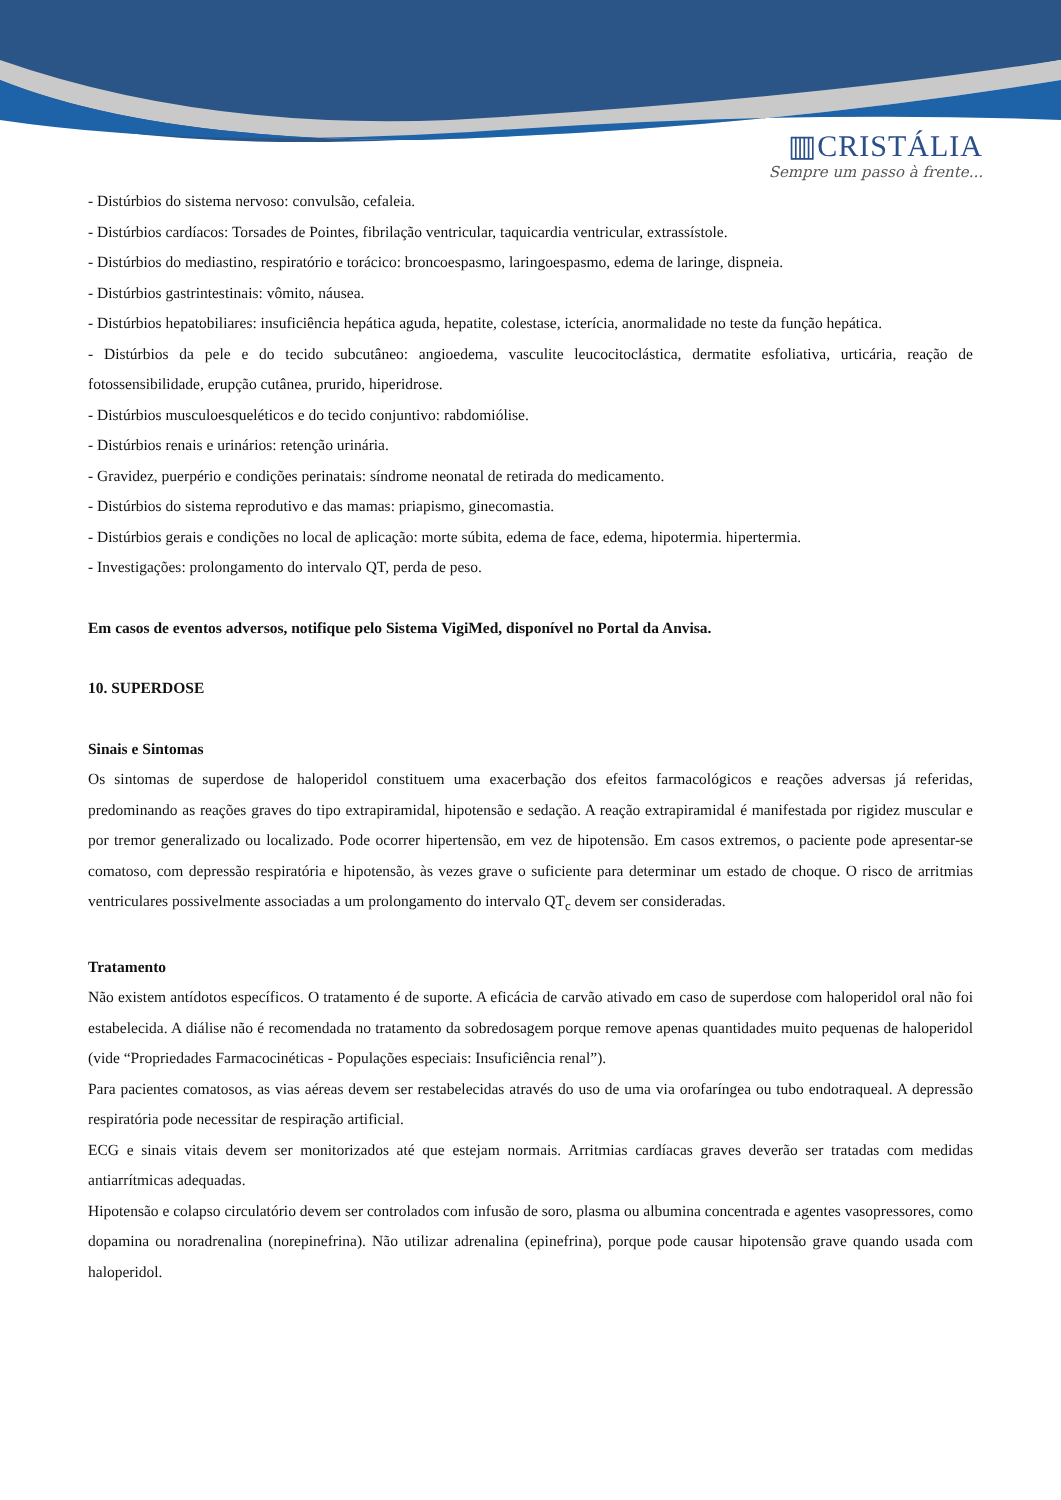▥CRISTÁLIA
Sempre um passo à frente...
- Distúrbios do sistema nervoso: convulsão, cefaleia.
- Distúrbios cardíacos: Torsades de Pointes, fibrilação ventricular, taquicardia ventricular, extrassístole.
- Distúrbios do mediastino, respiratório e torácico: broncoespasmo, laringoespasmo, edema de laringe, dispneia.
- Distúrbios gastrintestinais: vômito, náusea.
- Distúrbios hepatobiliares: insuficiência hepática aguda, hepatite, colestase, icterícia, anormalidade no teste da função hepática.
- Distúrbios da pele e do tecido subcutâneo: angioedema, vasculite leucocitoclástica, dermatite esfoliativa, urticária, reação de fotossensibilidade, erupção cutânea, prurido, hiperidrose.
- Distúrbios musculoesqueléticos e do tecido conjuntivo: rabdomiólise.
- Distúrbios renais e urinários: retenção urinária.
- Gravidez, puerpério e condições perinatais: síndrome neonatal de retirada do medicamento.
- Distúrbios do sistema reprodutivo e das mamas: priapismo, ginecomastia.
- Distúrbios gerais e condições no local de aplicação: morte súbita, edema de face, edema, hipotermia. hipertermia.
- Investigações: prolongamento do intervalo QT, perda de peso.
Em casos de eventos adversos, notifique pelo Sistema VigiMed, disponível no Portal da Anvisa.
10. SUPERDOSE
Sinais e Sintomas
Os sintomas de superdose de haloperidol constituem uma exacerbação dos efeitos farmacológicos e reações adversas já referidas, predominando as reações graves do tipo extrapiramidal, hipotensão e sedação. A reação extrapiramidal é manifestada por rigidez muscular e por tremor generalizado ou localizado. Pode ocorrer hipertensão, em vez de hipotensão. Em casos extremos, o paciente pode apresentar-se comatoso, com depressão respiratória e hipotensão, às vezes grave o suficiente para determinar um estado de choque. O risco de arritmias ventriculares possivelmente associadas a um prolongamento do intervalo QT<sub>c</sub> devem ser consideradas.
Tratamento
Não existem antídotos específicos. O tratamento é de suporte. A eficácia de carvão ativado em caso de superdose com haloperidol oral não foi estabelecida. A diálise não é recomendada no tratamento da sobredosagem porque remove apenas quantidades muito pequenas de haloperidol (vide “Propriedades Farmacocinéticas - Populações especiais: Insuficiência renal”).
Para pacientes comatosos, as vias aéreas devem ser restabelecidas através do uso de uma via orofaríngea ou tubo endotraqueal. A depressão respiratória pode necessitar de respiração artificial.
ECG e sinais vitais devem ser monitorizados até que estejam normais. Arritmias cardíacas graves deverão ser tratadas com medidas antiarrítmicas adequadas.
Hipotensão e colapso circulatório devem ser controlados com infusão de soro, plasma ou albumina concentrada e agentes vasopressores, como dopamina ou noradrenalina (norepinefrina). Não utilizar adrenalina (epinefrina), porque pode causar hipotensão grave quando usada com haloperidol.